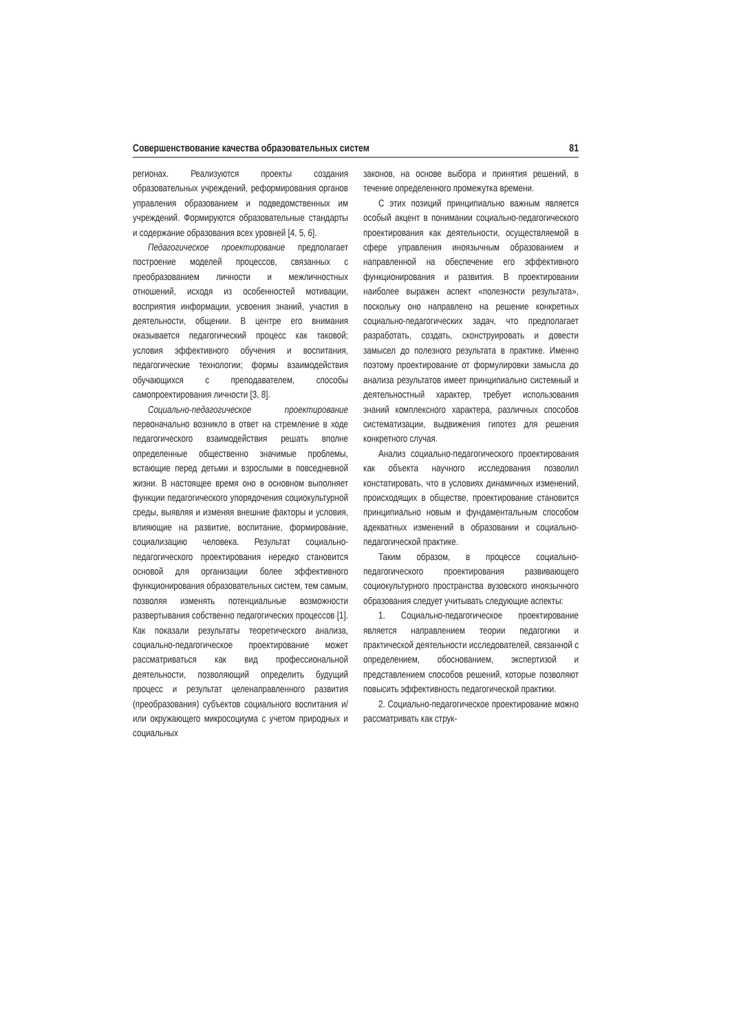Совершенствование качества образовательных систем 81
регионах. Реализуются проекты создания образовательных учреждений, реформирования органов управления образованием и подведомственных им учреждений. Формируются образовательные стандарты и содержание образования всех уровней [4, 5, 6].
Педагогическое проектирование предполагает построение моделей процессов, связанных с преобразованием личности и межличностных отношений, исходя из особенностей мотивации, восприятия информации, усвоения знаний, участия в деятельности, общении. В центре его внимания оказывается педагогический процесс как таковой; условия эффективного обучения и воспитания, педагогические технологии; формы взаимодействия обучающихся с преподавателем, способы самопроектирования личности [3, 8].
Социально-педагогическое проектирование первоначально возникло в ответ на стремление в ходе педагогического взаимодействия решать вполне определенные общественно значимые проблемы, встающие перед детьми и взрослыми в повседневной жизни. В настоящее время оно в основном выполняет функции педагогического упорядочения социокультурной среды, выявляя и изменяя внешние факторы и условия, влияющие на развитие, воспитание, формирование, социализацию человека. Результат социально-педагогического проектирования нередко становится основой для организации более эффективного функционирования образовательных систем, тем самым, позволяя изменять потенциальные возможности развертывания собственно педагогических процессов [1]. Как показали результаты теоретического анализа, социально-педагогическое проектирование может рассматриваться как вид профессиональной деятельности, позволяющий определить будущий процесс и результат целенаправленного развития (преобразования) субъектов социального воспитания и/или окружающего микросоциума с учетом природных и социальных
законов, на основе выбора и принятия решений, в течение определенного промежутка времени.
С этих позиций принципиально важным является особый акцент в понимании социально-педагогического проектирования как деятельности, осуществляемой в сфере управления иноязычным образованием и направленной на обеспечение его эффективного функционирования и развития. В проектировании наиболее выражен аспект «полезности результата», поскольку оно направлено на решение конкретных социально-педагогических задач, что предполагает разработать, создать, сконструировать и довести замысел до полезного результата в практике. Именно поэтому проектирование от формулировки замысла до анализа результатов имеет принципиально системный и деятельностный характер, требует использования знаний комплексного характера, различных способов систематизации, выдвижения гипотез для решения конкретного случая.
Анализ социально-педагогического проектирования как объекта научного исследования позволил констатировать, что в условиях динамичных изменений, происходящих в обществе, проектирование становится принципиально новым и фундаментальным способом адекватных изменений в образовании и социально-педагогической практике.
Таким образом, в процессе социально-педагогического проектирования развивающего социокультурного пространства вузовского иноязычного образования следует учитывать следующие аспекты:
1. Социально-педагогическое проектирование является направлением теории педагогики и практической деятельности исследователей, связанной с определением, обоснованием, экспертизой и представлением способов решений, которые позволяют повысить эффективность педагогической практики.
2. Социально-педагогическое проектирование можно рассматривать как струк-